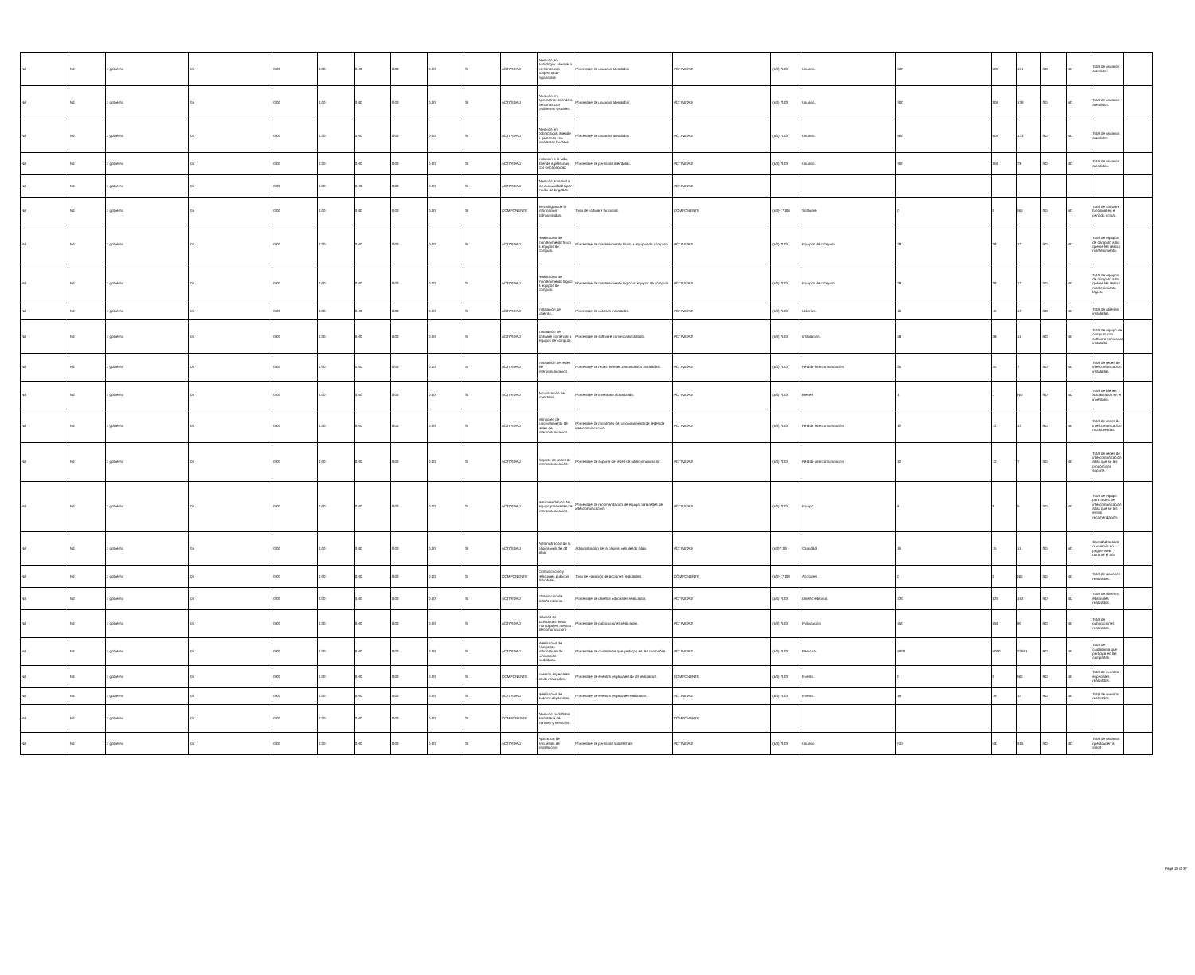| Nd | Nd | 1 gobierno | Dif | 0.00 | 0.00 | 0.00 | 0.00 | 0.00 | SI | ACTIVIDAD | Atención en audiología: atiende a personas con sospecha de hipoacusia. | Porcentaje de usuarios atendidos. | ACTIVIDAD | (a/b) *100 | Usuario. | 500 | 500 | 151 | ND | ND | Total de usuarios atendidos. | |
| Nd | Nd | 1 gobierno | Dif | 0.00 | 0.00 | 0.00 | 0.00 | 0.00 | SI | ACTIVIDAD | Atención en optometría: atiende a personas con problemas visuales. | Porcentaje de usuarios atendidos. | ACTIVIDAD | (a/b) *100 | Usuario. | 300 | 300 | 139 | ND | ND | Total de usuarios atendidos. | |
| Nd | Nd | 1 gobierno | Dif | 0.00 | 0.00 | 0.00 | 0.00 | 0.00 | SI | ACTIVIDAD | Atención en odontología: atiende a personas con problemas bucales | Porcentaje de usuarios atendidos. | ACTIVIDAD | (a/b) *100 | Usuario. | 500 | 500 | 133 | ND | ND | Total de usuarios atendidos. | |
| Nd | Nd | 1 gobierno | Dif | 0.00 | 0.00 | 0.00 | 0.00 | 0.00 | SI | ACTIVIDAD | Inclusión a la vida: atiende a personas con discapacidad | Porcentaje de personas atendidas. | ACTIVIDAD | (a/b) *100 | Usuario. | 350 | 350 | 78 | ND | ND | Total de usuarios atendidos. | |
| Nd | Nd | 1 gobierno | Dif | 0.00 | 0.00 | 0.00 | 0.00 | 0.00 | SI | ACTIVIDAD | Atención en salud a las comunidades por medio de brigadas | | ACTIVIDAD | | | | | | | | | |
| Nd | Nd | 1 gobierno | Dif | 0.00 | 0.00 | 0.00 | 0.00 | 0.00 | SI | COMPONENTE | Tecnologías de la información administradas. | Tasa de software funcional. | COMPONENTE | (a/b)-1*100 | Software | 0 | 0 | ND | ND | ND | Total de software funcional en el período actual. | |
| Nd | Nd | 1 gobierno | Dif | 0.00 | 0.00 | 0.00 | 0.00 | 0.00 | SI | ACTIVIDAD | Realización de mantenimiento físico a equipos de cómputo. | Porcentaje de mantenimiento físico a equipos de cómputo. | ACTIVIDAD | (a/b) *100 | Equipos de cómputo | 28 | 28 | 12 | ND | ND | Total de equipos de cómputo a los que se les realizó mantenimiento. | |
| Nd | Nd | 1 gobierno | Dif | 0.00 | 0.00 | 0.00 | 0.00 | 0.00 | SI | ACTIVIDAD | Realización de mantenimiento lógico a equipos de cómputo. | Porcentaje de mantenimiento lógico a equipos de cómputo. | ACTIVIDAD | (a/b) *100 | Equipos de cómputo | 28 | 28 | 12 | ND | ND | Total de equipos de cómputo a los que se les realizó mantenimiento lógico. | |
| Nd | Nd | 1 gobierno | Dif | 0.00 | 0.00 | 0.00 | 0.00 | 0.00 | SI | ACTIVIDAD | Instalación de utilerías. | Porcentaje de utilerías instaladas. | ACTIVIDAD | (a/b) *100 | Utilerías. | 16 | 16 | 12 | ND | ND | Total de utilerías instaladas. | |
| Nd | Nd | 1 gobierno | Dif | 0.00 | 0.00 | 0.00 | 0.00 | 0.00 | SI | ACTIVIDAD | Instalación de software comercial a equipos de cómputo. | Porcentaje de software comercial instalado. | ACTIVIDAD | (a/b) *100 | Instalación. | 28 | 28 | 11 | ND | ND | Total de equipo de cómputo con software comercial instalado. | |
| Nd | Nd | 1 gobierno | Dif | 0.00 | 0.00 | 0.00 | 0.00 | 0.00 | SI | ACTIVIDAD | Instalación de redes de intercomunicación. | Porcentaje de redes de intercomunicación instaladas. | ACTIVIDAD | (a/b) *100 | Red de intercomunicación. | 20 | 20 | 7 | ND | ND | Total de redes de intercomunicación instaladas. | |
| Nd | Nd | 1 gobierno | Dif | 0.00 | 0.00 | 0.00 | 0.00 | 0.00 | SI | ACTIVIDAD | Actualización de inventario. | Porcentaje de inventario actualizado. | ACTIVIDAD | (a/b) *100 | Bienes | 1 | 1 | ND | ND | ND | Total de bienes actualizados en el inventario. | |
| Nd | Nd | 1 gobierno | Dif | 0.00 | 0.00 | 0.00 | 0.00 | 0.00 | SI | ACTIVIDAD | Monitoreo de funcionamiento de redes de intercomunicación. | Porcentaje de monitoreo de funcionamiento de redes de intercomunicación. | ACTIVIDAD | (a/b) *100 | Red de intercomunicación. | 12 | 12 | 12 | ND | ND | Total de redes de intercomunicación monitoreadas. | |
| Nd | Nd | 1 gobierno | Dif | 0.00 | 0.00 | 0.00 | 0.00 | 0.00 | SI | ACTIVIDAD | Soporte de redes de intercomunicación. | Porcentaje de soporte de redes de intercomunicación. | ACTIVIDAD | (a/b) *100 | Red de intercomunicación. | 12 | 12 | 7 | ND | ND | Total de redes de intercomunicación a las que se les proporcionó soporte. | |
| Nd | Nd | 1 gobierno | Dif | 0.00 | 0.00 | 0.00 | 0.00 | 0.00 | SI | ACTIVIDAD | Recomendación de equipo para redes de intercomunicación. | Porcentaje de recomendación de equipo para redes de intercomunicación. | ACTIVIDAD | (a/b) *100 | Equipo. | 8 | 8 | 5 | ND | ND | Total de equipo para redes de intercomunicación a las que se les emitió recomendación. | |
| Nd | Nd | 1 gobierno | Dif | 0.00 | 0.00 | 0.00 | 0.00 | 0.00 | SI | ACTIVIDAD | Administración de la página web del dif silao. | Administración de la página web del dif silao. | ACTIVIDAD | (a/b)*100 | Cantidad | 15 | 15 | 11 | ND | ND | Cantidad total de revisiones en pagina web durante el año | |
| Nd | Nd | 1 gobierno | Dif | 0.00 | 0.00 | 0.00 | 0.00 | 0.00 | SI | COMPONENTE | Comunicación y relaciones públicas difundidas. | Tasa de variación de acciones realizadas. | COMPONENTE | (a/b)-1*100 | Acciones. | 0 | 0 | ND | ND | ND | Total de acciones realizadas. | |
| Nd | Nd | 1 gobierno | Dif | 0.00 | 0.00 | 0.00 | 0.00 | 0.00 | SI | ACTIVIDAD | Elaboración de diseño editorial. | Porcentaje de diseños editoriales realizados. | ACTIVIDAD | (a/b) *100 | Diseño editorial. | 320 | 320 | 152 | ND | ND | Total de diseños editoriales realizados. | |
| Nd | Nd | 1 gobierno | Dif | 0.00 | 0.00 | 0.00 | 0.00 | 0.00 | SI | ACTIVIDAD | Difusión de actividades de dif municipal en medios de comunicación | Porcentaje de publicaciones realizadas. | ACTIVIDAD | (a/b) *100 | Publicación. | 450 | 450 | 90 | ND | ND | Total de publicaciones realizadas. | |
| Nd | Nd | 1 gobierno | Dif | 0.00 | 0.00 | 0.00 | 0.00 | 0.00 | SI | ACTIVIDAD | Realización de campañas informativas de vinculación ciudadana. | Porcentaje de ciudadanía que participa en las campañas. | ACTIVIDAD | (a/b) *100 | Persona. | 5000 | 5000 | 22691 | ND | ND | Total de ciudadanía que participa en las campañas. | |
| Nd | Nd | 1 gobierno | Dif | 0.00 | 0.00 | 0.00 | 0.00 | 0.00 | SI | COMPONENTE | Eventos especiales de dif realizados. | Porcentaje de eventos especiales de dif realizados. | COMPONENTE | (a/b) *100 | Evento. | 0 | 0 | ND | ND | ND | Total de eventos especiales realizados. | |
| Nd | Nd | 1 gobierno | Dif | 0.00 | 0.00 | 0.00 | 0.00 | 0.00 | SI | ACTIVIDAD | Realización de eventos especiales. | Porcentaje de eventos especiales realizados. | ACTIVIDAD | (a/b) *100 | Evento. | 19 | 19 | 14 | ND | ND | Total de eventos realizados. | |
| Nd | Nd | 1 gobierno | Dif | 0.00 | 0.00 | 0.00 | 0.00 | 0.00 | SI | COMPONENTE | Atencion ciudadana en materia de tramites y servicios. | | COMPONENTE | | | | | | | | | |
| Nd | Nd | 1 gobierno | Dif | 0.00 | 0.00 | 0.00 | 0.00 | 0.00 | SI | ACTIVIDAD | Aplicacion de encuestas de satisfaccion | Porcentaje de personas satisfechas | ACTIVIDAD | (a/b) *100 | Usuario | ND | ND | 315 | ND | ND | Total de usuarios que acuden a smdif | |
Page 18 of 37